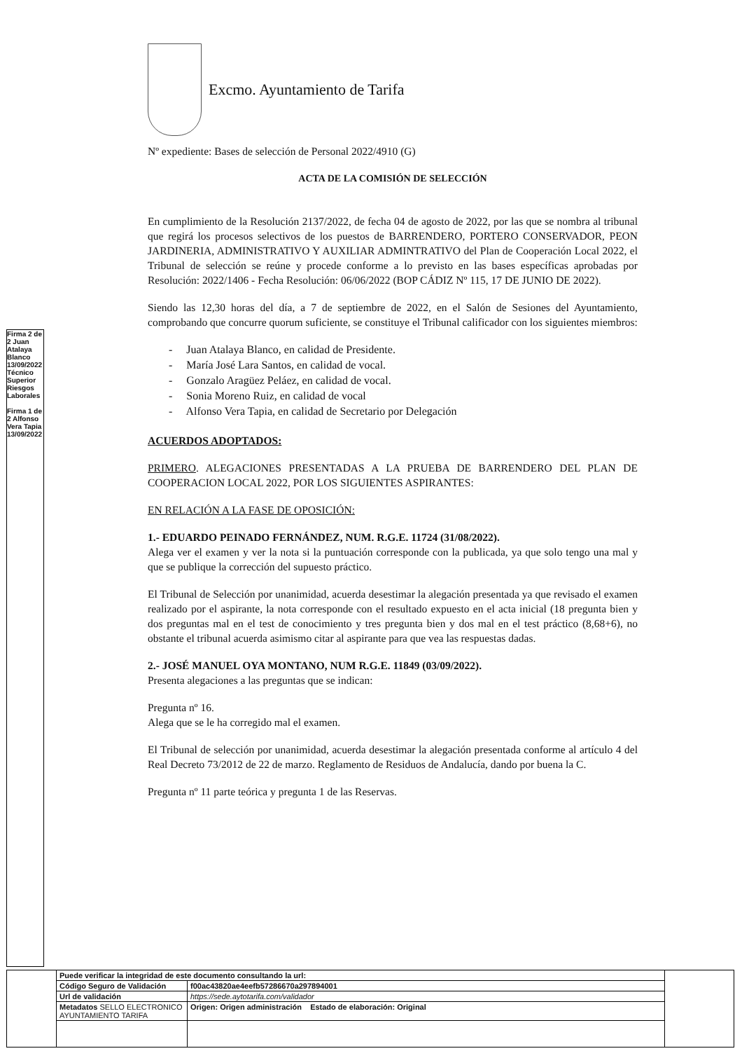Firma 2 de 2 Juan Atalaya Blanco 13/09/2022 Técnico Superior Riesgos Laborales
Firma 1 de 2 Alfonso Vera Tapia 13/09/2022
Excmo. Ayuntamiento de Tarifa
Nº expediente: Bases de selección de Personal 2022/4910 (G)
ACTA DE LA COMISIÓN DE SELECCIÓN
En cumplimiento de la Resolución 2137/2022, de fecha 04 de agosto de 2022, por las que se nombra al tribunal que regirá los procesos selectivos de los puestos de BARRENDERO, PORTERO CONSERVADOR, PEON JARDINERIA, ADMINISTRATIVO Y AUXILIAR ADMINTRATIVO del Plan de Cooperación Local 2022, el Tribunal de selección se reúne y procede conforme a lo previsto en las bases específicas aprobadas por Resolución: 2022/1406 - Fecha Resolución: 06/06/2022 (BOP CÁDIZ Nº 115, 17 DE JUNIO DE 2022).
Siendo las 12,30 horas del día, a 7 de septiembre de 2022, en el Salón de Sesiones del Ayuntamiento, comprobando que concurre quorum suficiente, se constituye el Tribunal calificador con los siguientes miembros:
- Juan Atalaya Blanco, en calidad de Presidente.
- María José Lara Santos, en calidad de vocal.
- Gonzalo Aragüez Peláez, en calidad de vocal.
- Sonia Moreno Ruiz, en calidad de vocal
- Alfonso Vera Tapia, en calidad de Secretario por Delegación
ACUERDOS ADOPTADOS:
PRIMERO. ALEGACIONES PRESENTADAS A LA PRUEBA DE BARRENDERO DEL PLAN DE COOPERACION LOCAL 2022, POR LOS SIGUIENTES ASPIRANTES:
EN RELACIÓN A LA FASE DE OPOSICIÓN:
1.- EDUARDO PEINADO FERNÁNDEZ, NUM. R.G.E. 11724 (31/08/2022).
Alega ver el examen y ver la nota si la puntuación corresponde con la publicada, ya que solo tengo una mal y que se publique la corrección del supuesto práctico.
El Tribunal de Selección por unanimidad, acuerda desestimar la alegación presentada ya que revisado el examen realizado por el aspirante, la nota corresponde con el resultado expuesto en el acta inicial (18 pregunta bien y dos preguntas mal en el test de conocimiento y tres pregunta bien y dos mal en el test práctico (8,68+6), no obstante el tribunal acuerda asimismo citar al aspirante para que vea las respuestas dadas.
2.- JOSÉ MANUEL OYA MONTANO, NUM R.G.E. 11849 (03/09/2022).
Presenta alegaciones a las preguntas que se indican:
Pregunta nº 16.
Alega que se le ha corregido mal el examen.
El Tribunal de selección por unanimidad, acuerda desestimar la alegación presentada conforme al artículo 4 del Real Decreto 73/2012 de 22 de marzo. Reglamento de Residuos de Andalucía, dando por buena la C.
Pregunta nº 11 parte teórica y pregunta 1 de las Reservas.
| | Puede verificar la integridad de este documento consultando la url: | | |
| | Código Seguro de Validación | f00ac43820ae4eefb57286670a297894001 | |
| | Url de validación | https://sede.aytotarifa.com/validador | |
| | Metadatos SELLO ELECTRONICO AYUNTAMIENTO TARIFA | Origen: Origen administración Estado de elaboración: Original | |